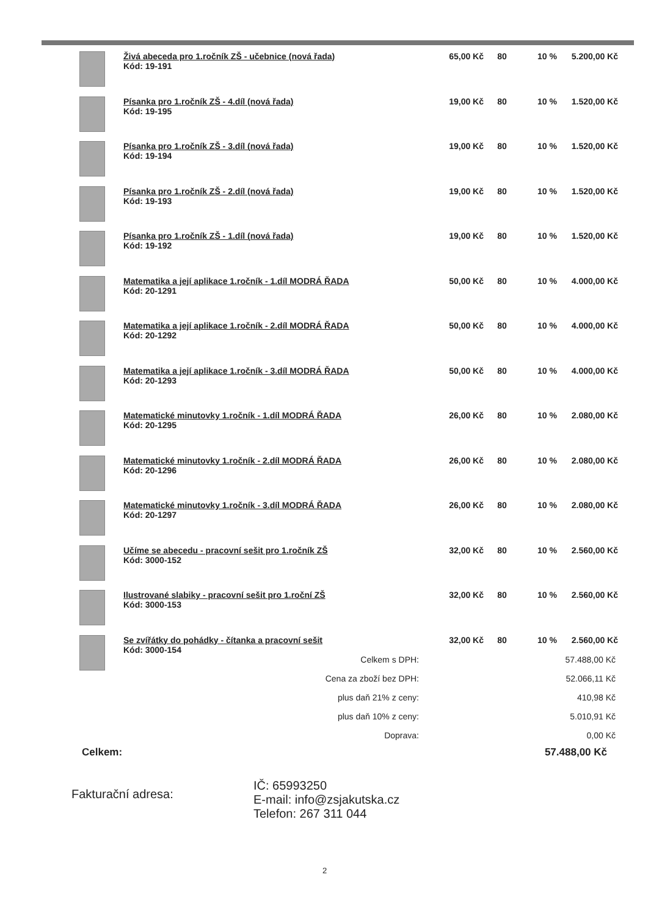| | Živá abeceda pro 1.ročník ZŠ - učebnice (nová řada) Kód: 19-191 | 65,00 Kč | 80 | 10 % | 5.200,00 Kč |
| | Písanka pro 1.ročník ZŠ - 4.díl (nová řada) Kód: 19-195 | 19,00 Kč | 80 | 10 % | 1.520,00 Kč |
| | Písanka pro 1.ročník ZŠ - 3.díl (nová řada) Kód: 19-194 | 19,00 Kč | 80 | 10 % | 1.520,00 Kč |
| | Písanka pro 1.ročník ZŠ - 2.díl (nová řada) Kód: 19-193 | 19,00 Kč | 80 | 10 % | 1.520,00 Kč |
| | Písanka pro 1.ročník ZŠ - 1.díl (nová řada) Kód: 19-192 | 19,00 Kč | 80 | 10 % | 1.520,00 Kč |
| | Matematika a její aplikace 1.ročník - 1.díl MODRÁ ŘADA Kód: 20-1291 | 50,00 Kč | 80 | 10 % | 4.000,00 Kč |
| | Matematika a její aplikace 1.ročník - 2.díl MODRÁ ŘADA Kód: 20-1292 | 50,00 Kč | 80 | 10 % | 4.000,00 Kč |
| | Matematika a její aplikace 1.ročník - 3.díl MODRÁ ŘADA Kód: 20-1293 | 50,00 Kč | 80 | 10 % | 4.000,00 Kč |
| | Matematické minutovky 1.ročník - 1.díl MODRÁ ŘADA Kód: 20-1295 | 26,00 Kč | 80 | 10 % | 2.080,00 Kč |
| | Matematické minutovky 1.ročník - 2.díl MODRÁ ŘADA Kód: 20-1296 | 26,00 Kč | 80 | 10 % | 2.080,00 Kč |
| | Matematické minutovky 1.ročník - 3.díl MODRÁ ŘADA Kód: 20-1297 | 26,00 Kč | 80 | 10 % | 2.080,00 Kč |
| | Učíme se abecedu - pracovní sešit pro 1.ročník ZŠ Kód: 3000-152 | 32,00 Kč | 80 | 10 % | 2.560,00 Kč |
| | Ilustrované slabiky - pracovní sešit pro 1.roční ZŠ Kód: 3000-153 | 32,00 Kč | 80 | 10 % | 2.560,00 Kč |
| | Se zvířátky do pohádky - čítanka a pracovní sešit Kód: 3000-154 | 32,00 Kč | 80 | 10 % | 2.560,00 Kč |
| Celkem s DPH: | 57.488,00 Kč |
| Cena za zboží bez DPH: | 52.066,11 Kč |
| plus daň 21% z ceny: | 410,98 Kč |
| plus daň 10% z ceny: | 5.010,91 Kč |
| Doprava: | 0,00 Kč |
Celkem: 57.488,00 Kč
Fakturační adresa:
IČ: 65993250
E-mail: info@zsjakutska.cz
Telefon: 267 311 044
2